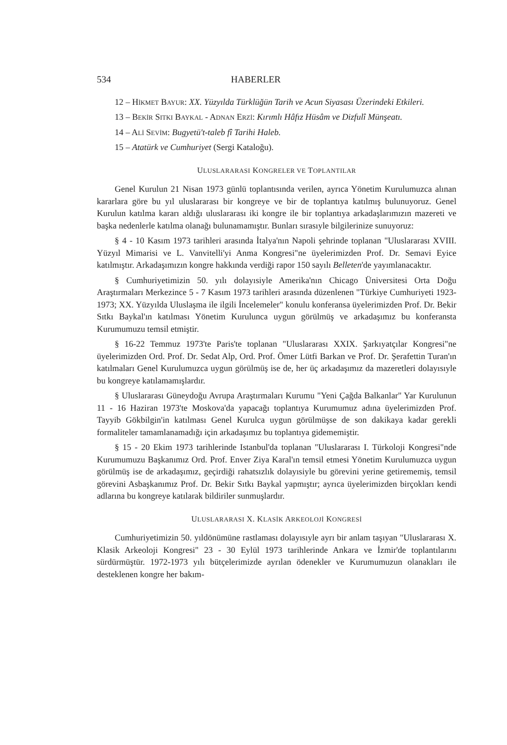534 HABERLER
12 – HİKMET BAYUR: XX. Yüzyılda Türklüğün Tarih ve Acun Siyasası Üzerindeki Etkileri.
13 – BEKİR SITKI BAYKAL - ADNAN ERZİ: Kırımlı Hâfız Hüsâm ve Dizfulî Münşeatı.
14 – ALİ SEVİM: Bugyetü't-taleb fî Tarihi Haleb.
15 – Atatürk ve Cumhuriyet (Sergi Kataloğu).
ULUSLARARASI KONGRELER VE TOPLANTILAR
Genel Kurulun 21 Nisan 1973 günlü toplantısında verilen, ayrıca Yönetim Kurulumuzca alınan kararlara göre bu yıl uluslararası bir kongreye ve bir de toplantıya katılmış bulunuyoruz. Genel Kurulun katılma kararı aldığı uluslararası iki kongre ile bir toplantıya arkadaşlarımızın mazereti ve başka nedenlerle katılma olanağı bulunamamıştır. Bunları sırasıyle bilgilerinize sunuyoruz:
§ 4 - 10 Kasım 1973 tarihleri arasında İtalya'nın Napoli şehrinde toplanan "Uluslararası XVIII. Yüzyıl Mimarisi ve L. Vanvitelli'yi Anma Kongresi"ne üyelerimizden Prof. Dr. Semavi Eyice katılmıştır. Arkadaşımızın kongre hakkında verdiği rapor 150 sayılı Belleten'de yayımlanacaktır.
§ Cumhuriyetimizin 50. yılı dolayısiyle Amerika'nın Chicago Üniversitesi Orta Doğu Araştırmaları Merkezince 5 - 7 Kasım 1973 tarihleri arasında düzenlenen "Türkiye Cumhuriyeti 1923-1973; XX. Yüzyılda Uluslaşma ile ilgili İncelemeler" konulu konferansa üyelerimizden Prof. Dr. Bekir Sıtkı Baykal'ın katılması Yönetim Kurulunca uygun görülmüş ve arkadaşımız bu konferansta Kurumumuzu temsil etmiştir.
§ 16-22 Temmuz 1973'te Paris'te toplanan "Uluslararası XXIX. Şarkıyatçılar Kongresi"ne üyelerimizden Ord. Prof. Dr. Sedat Alp, Ord. Prof. Ömer Lütfi Barkan ve Prof. Dr. Şerafettin Turan'ın katılmaları Genel Kurulumuzca uygun görülmüş ise de, her üç arkadaşımız da mazeretleri dolayısıyle bu kongreye katılamamışlardır.
§ Uluslararası Güneydoğu Avrupa Araştırmaları Kurumu "Yeni Çağda Balkanlar" Yar Kurulunun 11 - 16 Haziran 1973'te Moskova'da yapacağı toplantıya Kurumumuz adına üyelerimizden Prof. Tayyib Gökbilgin'in katılması Genel Kurulca uygun görülmüşse de son dakikaya kadar gerekli formaliteler tamamlanamadığı için arkadaşımız bu toplantıya gidememiştir.
§ 15 - 20 Ekim 1973 tarihlerinde Istanbul'da toplanan "Uluslararası I. Türkoloji Kongresi"nde Kurumumuzu Başkanımız Ord. Prof. Enver Ziya Karal'ın temsil etmesi Yönetim Kurulumuzca uygun görülmüş ise de arkadaşımız, geçirdiği rahatsızlık dolayısiyle bu görevini yerine getirememiş, temsil görevini Asbaşkanımız Prof. Dr. Bekir Sıtkı Baykal yapmıştır; ayrıca üyelerimizden birçokları kendi adlarına bu kongreye katılarak bildiriler sunmuşlardır.
ULUSLARARASI X. KLASİK ARKEOLOJİ KONGRESİ
Cumhuriyetimizin 50. yıldönümüne rastlaması dolayısıyle ayrı bir anlam taşıyan "Uluslararası X. Klasik Arkeoloji Kongresi" 23 - 30 Eylül 1973 tarihlerinde Ankara ve İzmir'de toplantılarını sürdürmüştür. 1972-1973 yılı bütçelerimizde ayrılan ödenekler ve Kurumumuzun olanakları ile desteklenen kongre her bakım-